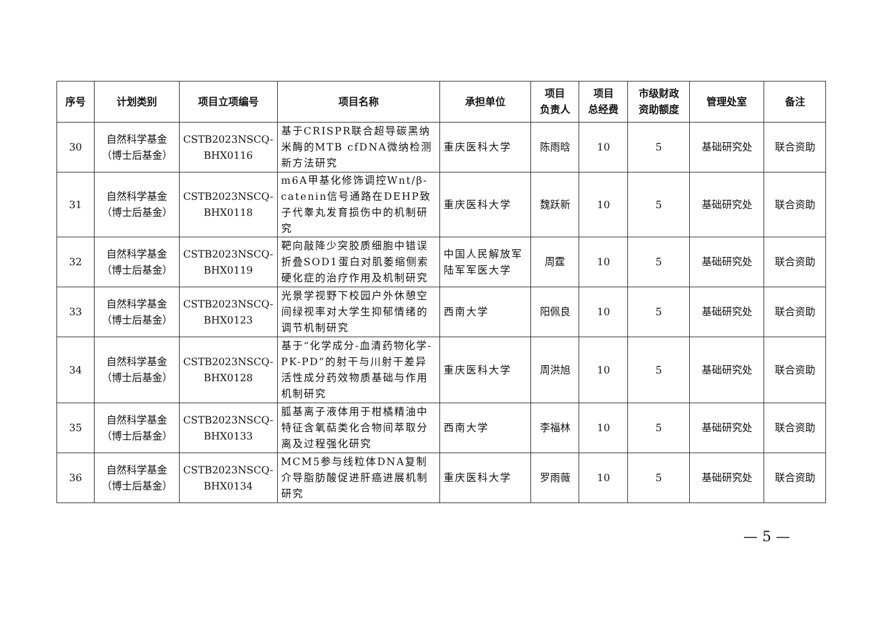| 序号 | 计划类别 | 项目立项编号 | 项目名称 | 承担单位 | 项目 负责人 | 项目 总经费 | 市级财政 资助额度 | 管理处室 | 备注 |
| --- | --- | --- | --- | --- | --- | --- | --- | --- | --- |
| 30 | 自然科学基金 （博士后基金） | CSTB2023NSCQ- BHX0116 | 基于CRISPR联合超导碳黑纳米酶的MTB cfDNA微纳检测新方法研究 | 重庆医科大学 | 陈雨晗 | 10 | 5 | 基础研究处 | 联合资助 |
| 31 | 自然科学基金 （博士后基金） | CSTB2023NSCQ- BHX0118 | m6A甲基化修饰调控Wnt/β-catenin信号通路在DEHP致子代睾丸发育损伤中的机制研究 | 重庆医科大学 | 魏跃新 | 10 | 5 | 基础研究处 | 联合资助 |
| 32 | 自然科学基金 （博士后基金） | CSTB2023NSCQ- BHX0119 | 靶向敲降少突胶质细胞中错误折叠SOD1蛋白对肌萎缩侧索硬化症的治疗作用及机制研究 | 中国人民解放军陆军军医大学 | 周霆 | 10 | 5 | 基础研究处 | 联合资助 |
| 33 | 自然科学基金 （博士后基金） | CSTB2023NSCQ- BHX0123 | 光景学视野下校园户外休憩空间绿视率对大学生抑郁情绪的调节机制研究 | 西南大学 | 阳佩良 | 10 | 5 | 基础研究处 | 联合资助 |
| 34 | 自然科学基金 （博士后基金） | CSTB2023NSCQ- BHX0128 | 基于“化学成分-血清药物化学-PK-PD”的射干与川射干差异活性成分药效物质基础与作用机制研究 | 重庆医科大学 | 周洪旭 | 10 | 5 | 基础研究处 | 联合资助 |
| 35 | 自然科学基金 （博士后基金） | CSTB2023NSCQ- BHX0133 | 胍基离子液体用于柑橘精油中特征含氧萜类化合物间萃取分离及过程强化研究 | 西南大学 | 李福林 | 10 | 5 | 基础研究处 | 联合资助 |
| 36 | 自然科学基金 （博士后基金） | CSTB2023NSCQ- BHX0134 | MCM5参与线粒体DNA复制介导脂肪酸促进肝癌进展机制研究 | 重庆医科大学 | 罗雨薇 | 10 | 5 | 基础研究处 | 联合资助 |
— 5 —